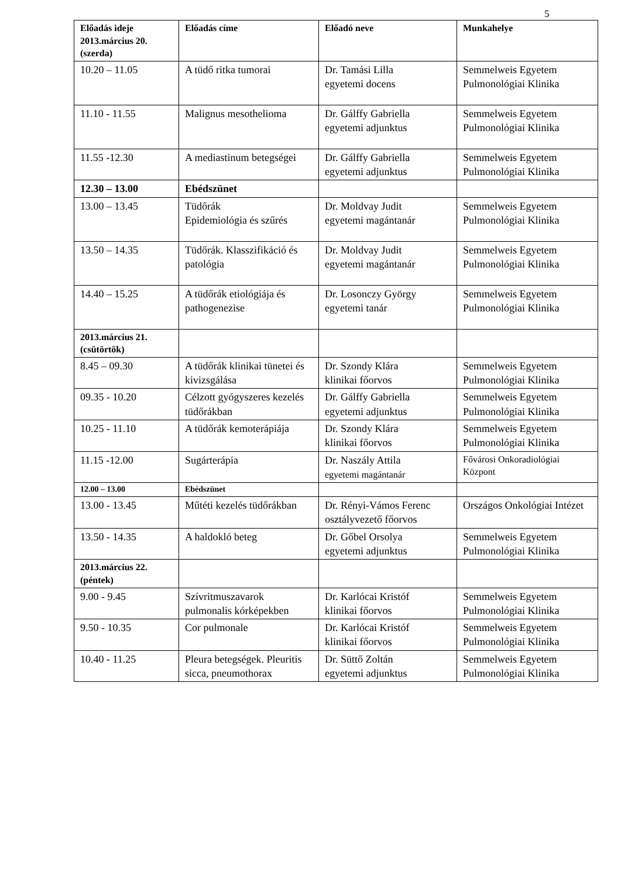5
| Előadás ideje 2013.március 20. (szerda) | Előadás címe | Előadó neve | Munkahelye |
| --- | --- | --- | --- |
| 10.20 – 11.05 | A tüdő ritka tumorai | Dr. Tamási Lilla egyetemi docens | Semmelweis Egyetem Pulmonológiai Klinika |
| 11.10 - 11.55 | Malignus mesothelioma | Dr. Gálffy Gabriella egyetemi adjunktus | Semmelweis Egyetem Pulmonológiai Klinika |
| 11.55 -12.30 | A mediastinum betegségei | Dr. Gálffy Gabriella egyetemi adjunktus | Semmelweis Egyetem Pulmonológiai Klinika |
| 12.30 – 13.00 | Ebédszünet | | |
| 13.00 – 13.45 | Tüdőrák Epidemiológia és szűrés | Dr. Moldvay Judit egyetemi magántanár | Semmelweis Egyetem Pulmonológiai Klinika |
| 13.50 – 14.35 | Tüdőrák. Klasszifikáció és patológia | Dr. Moldvay Judit egyetemi magántanár | Semmelweis Egyetem Pulmonológiai Klinika |
| 14.40 – 15.25 | A tüdőrák etiológiája és pathogenezise | Dr. Losonczy György egyetemi tanár | Semmelweis Egyetem Pulmonológiai Klinika |
| 2013.március 21. (csütörtök) | | | |
| 8.45 – 09.30 | A tüdőrák klinikai tünetei és kivizsgálása | Dr. Szondy Klára klinikai főorvos | Semmelweis Egyetem Pulmonológiai Klinika |
| 09.35 - 10.20 | Célzott gyógyszeres kezelés tüdőrákban | Dr. Gálffy Gabriella egyetemi adjunktus | Semmelweis Egyetem Pulmonológiai Klinika |
| 10.25 - 11.10 | A tüdőrák kemoterápiája | Dr. Szondy Klára klinikai főorvos | Semmelweis Egyetem Pulmonológiai Klinika |
| 11.15 -12.00 | Sugárterápia | Dr. Naszály Attila egyetemi magántanár | Fővárosi Onkoradiológiai Központ |
| 12.00 – 13.00 | Ebédszünet | | |
| 13.00 - 13.45 | Műtéti kezelés tüdőrákban | Dr. Rényi-Vámos Ferenc osztályvezető főorvos | Országos Onkológiai Intézet |
| 13.50 - 14.35 | A haldokló beteg | Dr. Gőbel Orsolya egyetemi adjunktus | Semmelweis Egyetem Pulmonológiai Klinika |
| 2013.március 22. (péntek) | | | |
| 9.00 - 9.45 | Szívritmuszavarok pulmonalis kórképekben | Dr. Karlócai Kristóf klinikai főorvos | Semmelweis Egyetem Pulmonológiai Klinika |
| 9.50 - 10.35 | Cor pulmonale | Dr. Karlócai Kristóf klinikai főorvos | Semmelweis Egyetem Pulmonológiai Klinika |
| 10.40 - 11.25 | Pleura betegségek. Pleuritis sicca, pneumothorax | Dr. Süttő Zoltán egyetemi adjunktus | Semmelweis Egyetem Pulmonológiai Klinika |